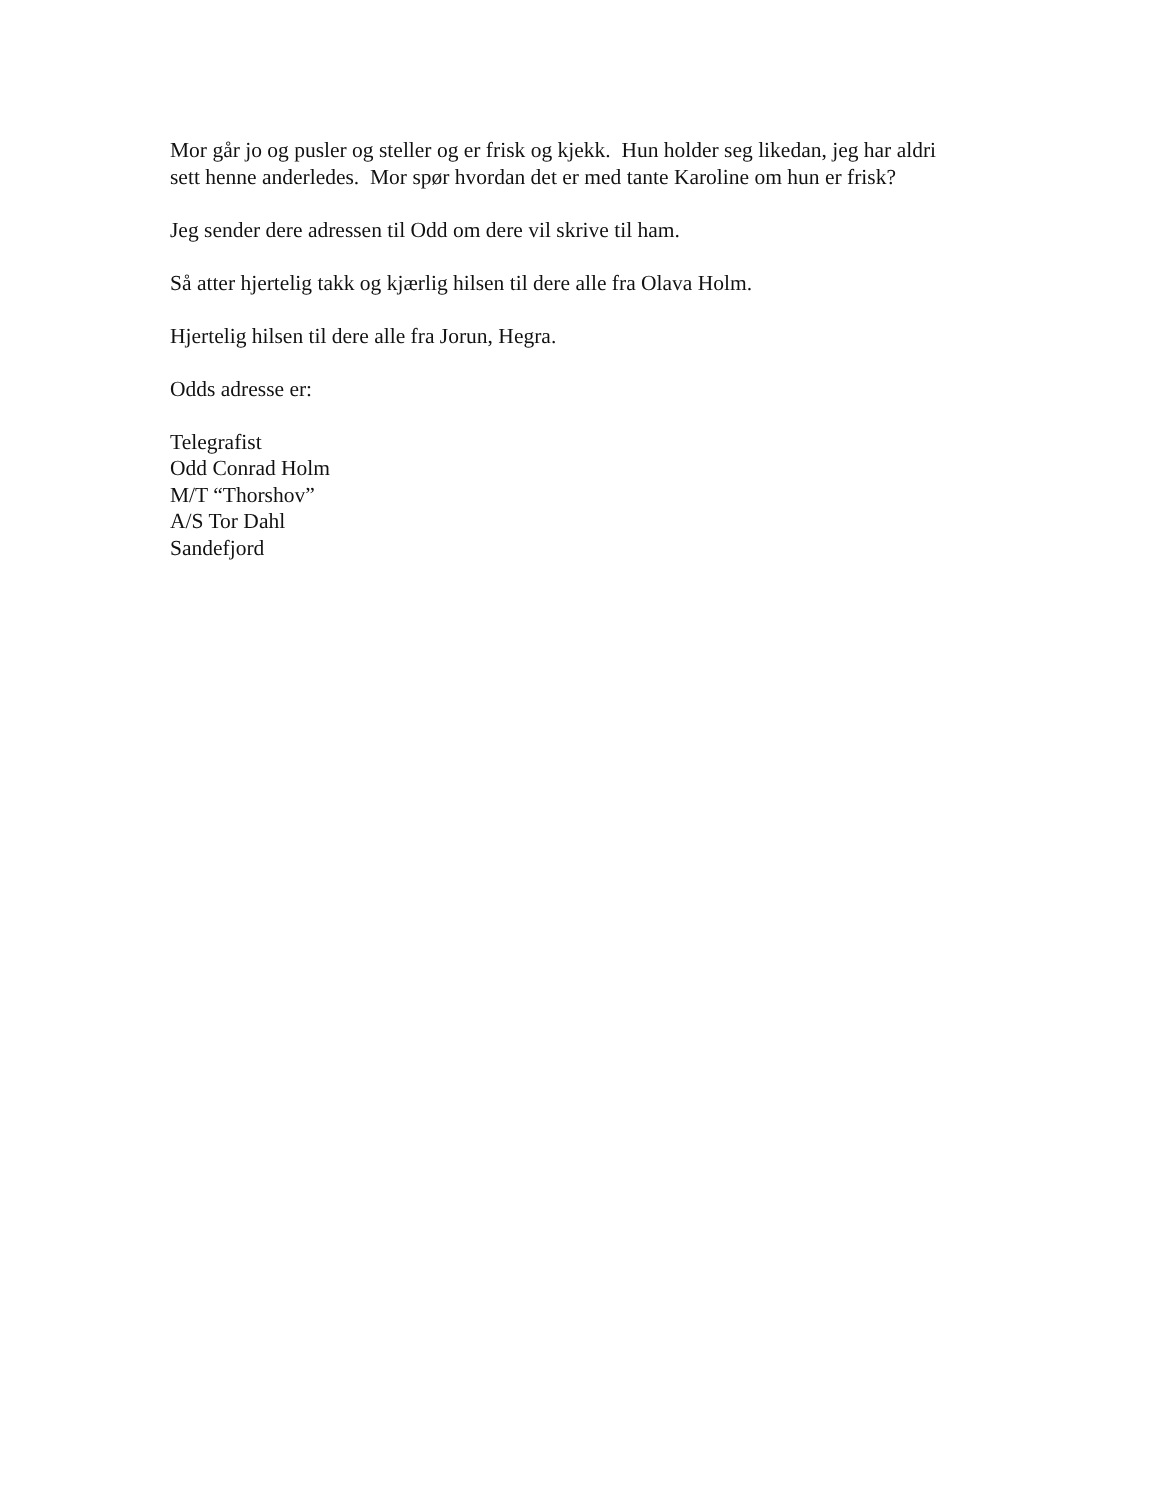Mor går jo og pusler og steller og er frisk og kjekk. Hun holder seg likedan, jeg har aldri
sett henne anderledes. Mor spør hvordan det er med tante Karoline om hun er frisk?
Jeg sender dere adressen til Odd om dere vil skrive til ham.
Så atter hjertelig takk og kjærlig hilsen til dere alle fra Olava Holm.
Hjertelig hilsen til dere alle fra Jorun, Hegra.
Odds adresse er:
Telegrafist
Odd Conrad Holm
M/T “Thorshov”
A/S Tor Dahl
Sandefjord